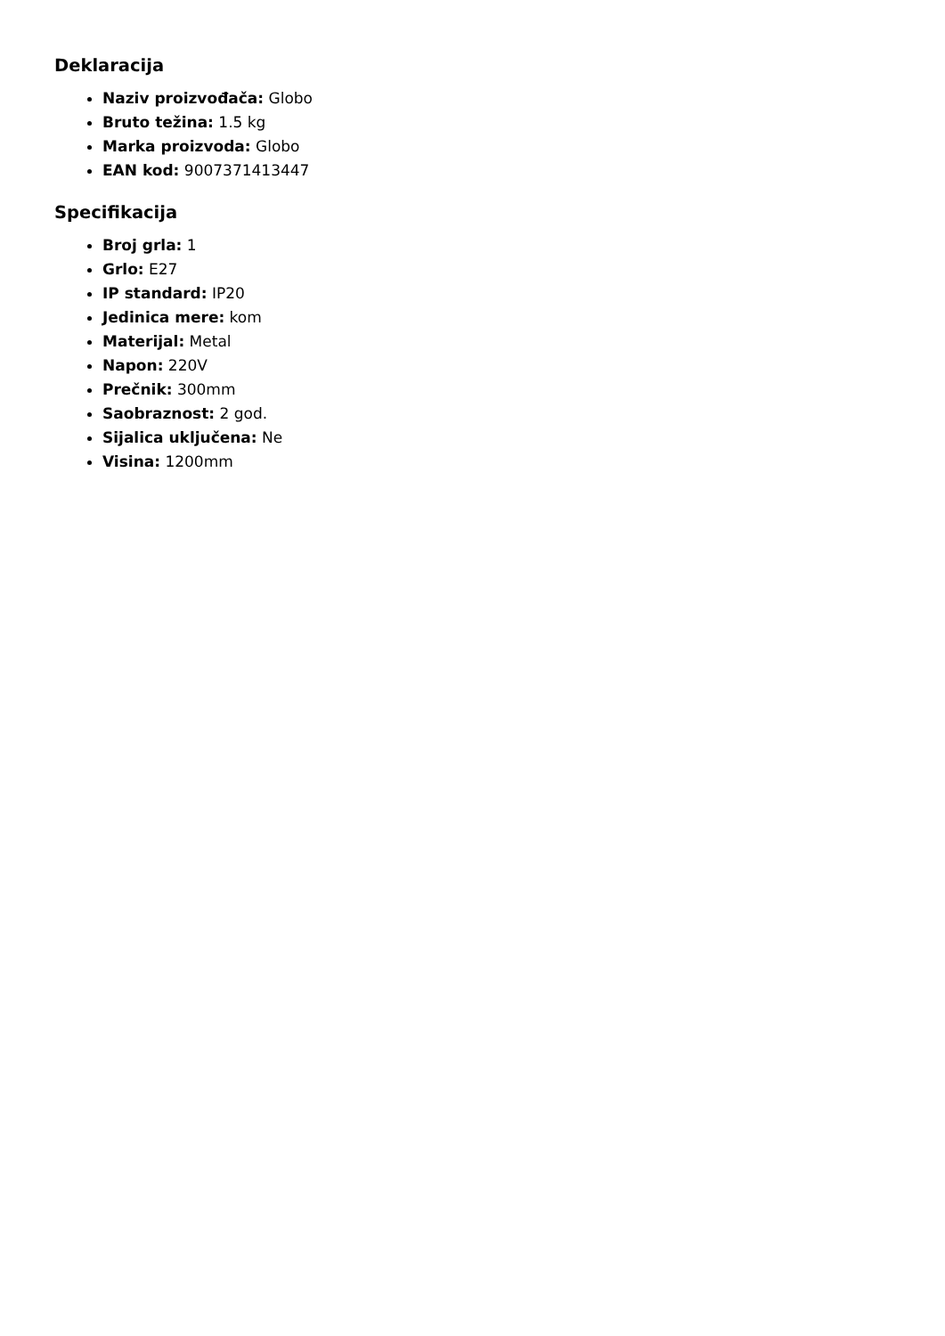Deklaracija
Naziv proizvođača: Globo
Bruto težina: 1.5 kg
Marka proizvoda: Globo
EAN kod: 9007371413447
Specifikacija
Broj grla: 1
Grlo: E27
IP standard: IP20
Jedinica mere: kom
Materijal: Metal
Napon: 220V
Prečnik: 300mm
Saobraznost: 2 god.
Sijalica uključena: Ne
Visina: 1200mm